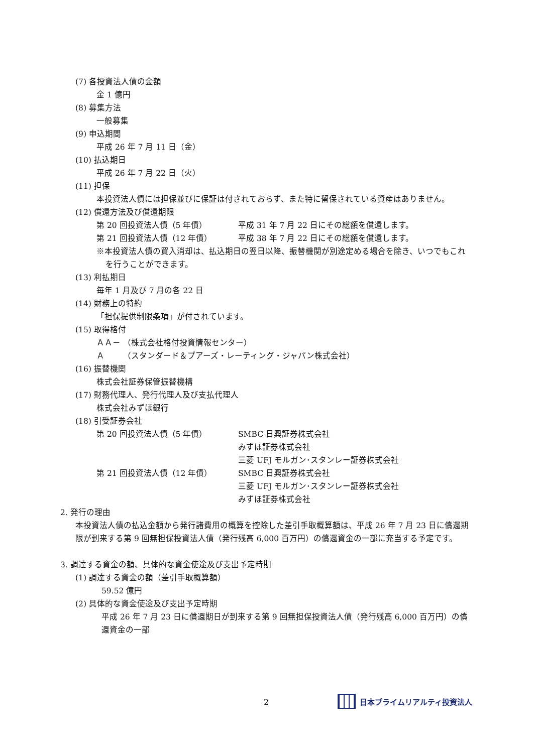(7) 各投資法人債の金額
金 1 億円
(8) 募集方法
一般募集
(9) 申込期間
平成 26 年 7 月 11 日（金）
(10) 払込期日
平成 26 年 7 月 22 日（火）
(11) 担保
本投資法人債には担保並びに保証は付されておらず、また特に留保されている資産はありません。
(12) 償還方法及び償還期限
第 20 回投資法人債（5 年債） 平成 31 年 7 月 22 日にその総額を償還します。
第 21 回投資法人債（12 年債） 平成 38 年 7 月 22 日にその総額を償還します。
※本投資法人債の買入消却は、払込期日の翌日以降、振替機関が別途定める場合を除き、いつでもこれを行うことができます。
(13) 利払期日
毎年 1 月及び 7 月の各 22 日
(14) 財務上の特約
「担保提供制限条項」が付されています。
(15) 取得格付
ＡＡ－ （株式会社格付投資情報センター）
Ａ　　 （スタンダード＆プアーズ・レーティング・ジャパン株式会社）
(16) 振替機関
株式会社証券保管振替機構
(17) 財務代理人、発行代理人及び支払代理人
株式会社みずほ銀行
(18) 引受証券会社
第 20 回投資法人債（5 年債） SMBC 日興証券株式会社
みずほ証券株式会社
三菱 UFJ モルガン･スタンレー証券株式会社
第 21 回投資法人債（12 年債） SMBC 日興証券株式会社
三菱 UFJ モルガン･スタンレー証券株式会社
みずほ証券株式会社
2. 発行の理由
本投資法人債の払込金額から発行諸費用の概算を控除した差引手取概算額は、平成 26 年 7 月 23 日に償還期限が到来する第 9 回無担保投資法人債（発行残高 6,000 百万円）の償還資金の一部に充当する予定です。
3. 調達する資金の額、具体的な資金使途及び支出予定時期
(1) 調達する資金の額（差引手取概算額）
59.52 億円
(2) 具体的な資金使途及び支出予定時期
平成 26 年 7 月 23 日に償還期日が到来する第 9 回無担保投資法人債（発行残高 6,000 百万円）の償還資金の一部
2 日本プライムリアルティ投資法人